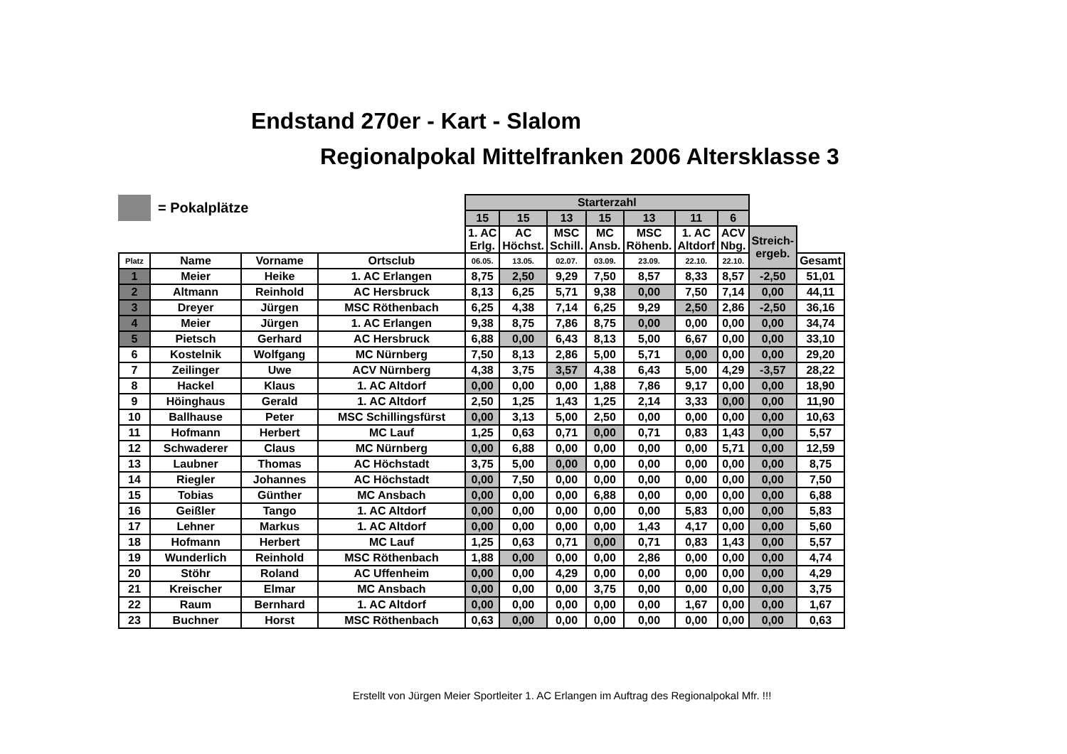Endstand 270er - Kart - Slalom
Regionalpokal Mittelfranken 2006 Altersklasse 3
= Pokalplätze
| | | | | Starterzahl | | | | | | | | |
| | | | | 15 | 15 | 13 | 15 | 13 | 11 | 6 | | |
| | | | | 1. AC Erlg. | AC Höchst. | MSC Schill. | MC Ansb. | MSC Röhenb. | 1. AC Altdorf | ACV Nbg. | Streich- ergeb. | |
| Platz | Name | Vorname | Ortsclub | 06.05. | 13.05. | 02.07. | 03.09. | 23.09. | 22.10. | 22.10. | | Gesamt |
| 1 | Meier | Heike | 1. AC Erlangen | 8,75 | 2,50 | 9,29 | 7,50 | 8,57 | 8,33 | 8,57 | -2,50 | 51,01 |
| 2 | Altmann | Reinhold | AC Hersbruck | 8,13 | 6,25 | 5,71 | 9,38 | 0,00 | 7,50 | 7,14 | 0,00 | 44,11 |
| 3 | Dreyer | Jürgen | MSC Röthenbach | 6,25 | 4,38 | 7,14 | 6,25 | 9,29 | 2,50 | 2,86 | -2,50 | 36,16 |
| 4 | Meier | Jürgen | 1. AC Erlangen | 9,38 | 8,75 | 7,86 | 8,75 | 0,00 | 0,00 | 0,00 | 0,00 | 34,74 |
| 5 | Pietsch | Gerhard | AC Hersbruck | 6,88 | 0,00 | 6,43 | 8,13 | 5,00 | 6,67 | 0,00 | 0,00 | 33,10 |
| 6 | Kostelnik | Wolfgang | MC Nürnberg | 7,50 | 8,13 | 2,86 | 5,00 | 5,71 | 0,00 | 0,00 | 0,00 | 29,20 |
| 7 | Zeilinger | Uwe | ACV Nürnberg | 4,38 | 3,75 | 3,57 | 4,38 | 6,43 | 5,00 | 4,29 | -3,57 | 28,22 |
| 8 | Hackel | Klaus | 1. AC Altdorf | 0,00 | 0,00 | 0,00 | 1,88 | 7,86 | 9,17 | 0,00 | 0,00 | 18,90 |
| 9 | Höinghaus | Gerald | 1. AC Altdorf | 2,50 | 1,25 | 1,43 | 1,25 | 2,14 | 3,33 | 0,00 | 0,00 | 11,90 |
| 10 | Ballhause | Peter | MSC Schillingsfürst | 0,00 | 3,13 | 5,00 | 2,50 | 0,00 | 0,00 | 0,00 | 0,00 | 10,63 |
| 11 | Hofmann | Herbert | MC Lauf | 1,25 | 0,63 | 0,71 | 0,00 | 0,71 | 0,83 | 1,43 | 0,00 | 5,57 |
| 12 | Schwaderer | Claus | MC Nürnberg | 0,00 | 6,88 | 0,00 | 0,00 | 0,00 | 0,00 | 5,71 | 0,00 | 12,59 |
| 13 | Laubner | Thomas | AC Höchstadt | 3,75 | 5,00 | 0,00 | 0,00 | 0,00 | 0,00 | 0,00 | 0,00 | 8,75 |
| 14 | Riegler | Johannes | AC Höchstadt | 0,00 | 7,50 | 0,00 | 0,00 | 0,00 | 0,00 | 0,00 | 0,00 | 7,50 |
| 15 | Tobias | Günther | MC Ansbach | 0,00 | 0,00 | 0,00 | 6,88 | 0,00 | 0,00 | 0,00 | 0,00 | 6,88 |
| 16 | Geißler | Tango | 1. AC Altdorf | 0,00 | 0,00 | 0,00 | 0,00 | 0,00 | 5,83 | 0,00 | 0,00 | 5,83 |
| 17 | Lehner | Markus | 1. AC Altdorf | 0,00 | 0,00 | 0,00 | 0,00 | 1,43 | 4,17 | 0,00 | 0,00 | 5,60 |
| 18 | Hofmann | Herbert | MC Lauf | 1,25 | 0,63 | 0,71 | 0,00 | 0,71 | 0,83 | 1,43 | 0,00 | 5,57 |
| 19 | Wunderlich | Reinhold | MSC Röthenbach | 1,88 | 0,00 | 0,00 | 0,00 | 2,86 | 0,00 | 0,00 | 0,00 | 4,74 |
| 20 | Stöhr | Roland | AC Uffenheim | 0,00 | 0,00 | 4,29 | 0,00 | 0,00 | 0,00 | 0,00 | 0,00 | 4,29 |
| 21 | Kreischer | Elmar | MC Ansbach | 0,00 | 0,00 | 0,00 | 3,75 | 0,00 | 0,00 | 0,00 | 0,00 | 3,75 |
| 22 | Raum | Bernhard | 1. AC Altdorf | 0,00 | 0,00 | 0,00 | 0,00 | 0,00 | 1,67 | 0,00 | 0,00 | 1,67 |
| 23 | Buchner | Horst | MSC Röthenbach | 0,63 | 0,00 | 0,00 | 0,00 | 0,00 | 0,00 | 0,00 | 0,00 | 0,63 |
Erstellt von Jürgen Meier Sportleiter 1. AC Erlangen im Auftrag des Regionalpokal Mfr. !!!